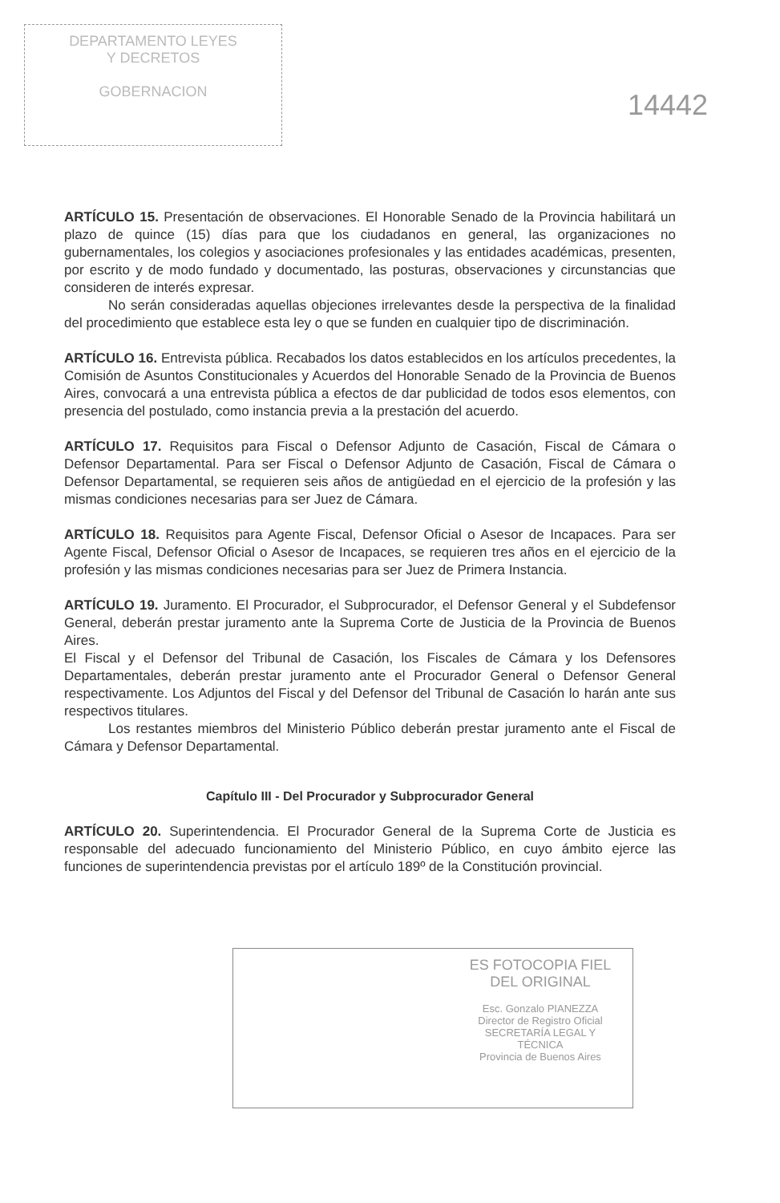DEPARTAMENTO LEYES
Y DECRETOS
GOBERNACION
14442
ARTÍCULO 15. Presentación de observaciones. El Honorable Senado de la Provincia habilitará un plazo de quince (15) días para que los ciudadanos en general, las organizaciones no gubernamentales, los colegios y asociaciones profesionales y las entidades académicas, presenten, por escrito y de modo fundado y documentado, las posturas, observaciones y circunstancias que consideren de interés expresar.
No serán consideradas aquellas objeciones irrelevantes desde la perspectiva de la finalidad del procedimiento que establece esta ley o que se funden en cualquier tipo de discriminación.
ARTÍCULO 16. Entrevista pública. Recabados los datos establecidos en los artículos precedentes, la Comisión de Asuntos Constitucionales y Acuerdos del Honorable Senado de la Provincia de Buenos Aires, convocará a una entrevista pública a efectos de dar publicidad de todos esos elementos, con presencia del postulado, como instancia previa a la prestación del acuerdo.
ARTÍCULO 17. Requisitos para Fiscal o Defensor Adjunto de Casación, Fiscal de Cámara o Defensor Departamental. Para ser Fiscal o Defensor Adjunto de Casación, Fiscal de Cámara o Defensor Departamental, se requieren seis años de antigüedad en el ejercicio de la profesión y las mismas condiciones necesarias para ser Juez de Cámara.
ARTÍCULO 18. Requisitos para Agente Fiscal, Defensor Oficial o Asesor de Incapaces. Para ser Agente Fiscal, Defensor Oficial o Asesor de Incapaces, se requieren tres años en el ejercicio de la profesión y las mismas condiciones necesarias para ser Juez de Primera Instancia.
ARTÍCULO 19. Juramento. El Procurador, el Subprocurador, el Defensor General y el Subdefensor General, deberán prestar juramento ante la Suprema Corte de Justicia de la Provincia de Buenos Aires.
El Fiscal y el Defensor del Tribunal de Casación, los Fiscales de Cámara y los Defensores Departamentales, deberán prestar juramento ante el Procurador General o Defensor General respectivamente. Los Adjuntos del Fiscal y del Defensor del Tribunal de Casación lo harán ante sus respectivos titulares.
Los restantes miembros del Ministerio Público deberán prestar juramento ante el Fiscal de Cámara y Defensor Departamental.
Capítulo III - Del Procurador y Subprocurador General
ARTÍCULO 20. Superintendencia. El Procurador General de la Suprema Corte de Justicia es responsable del adecuado funcionamiento del Ministerio Público, en cuyo ámbito ejerce las funciones de superintendencia previstas por el artículo 189º de la Constitución provincial.
ES FOTOCOPIA FIEL
DEL ORIGINAL
Esc. Gonzalo PIANEZZA
Director de Registro Oficial
SECRETARÍA LEGAL Y
TÉCNICA
Provincia de Buenos Aires